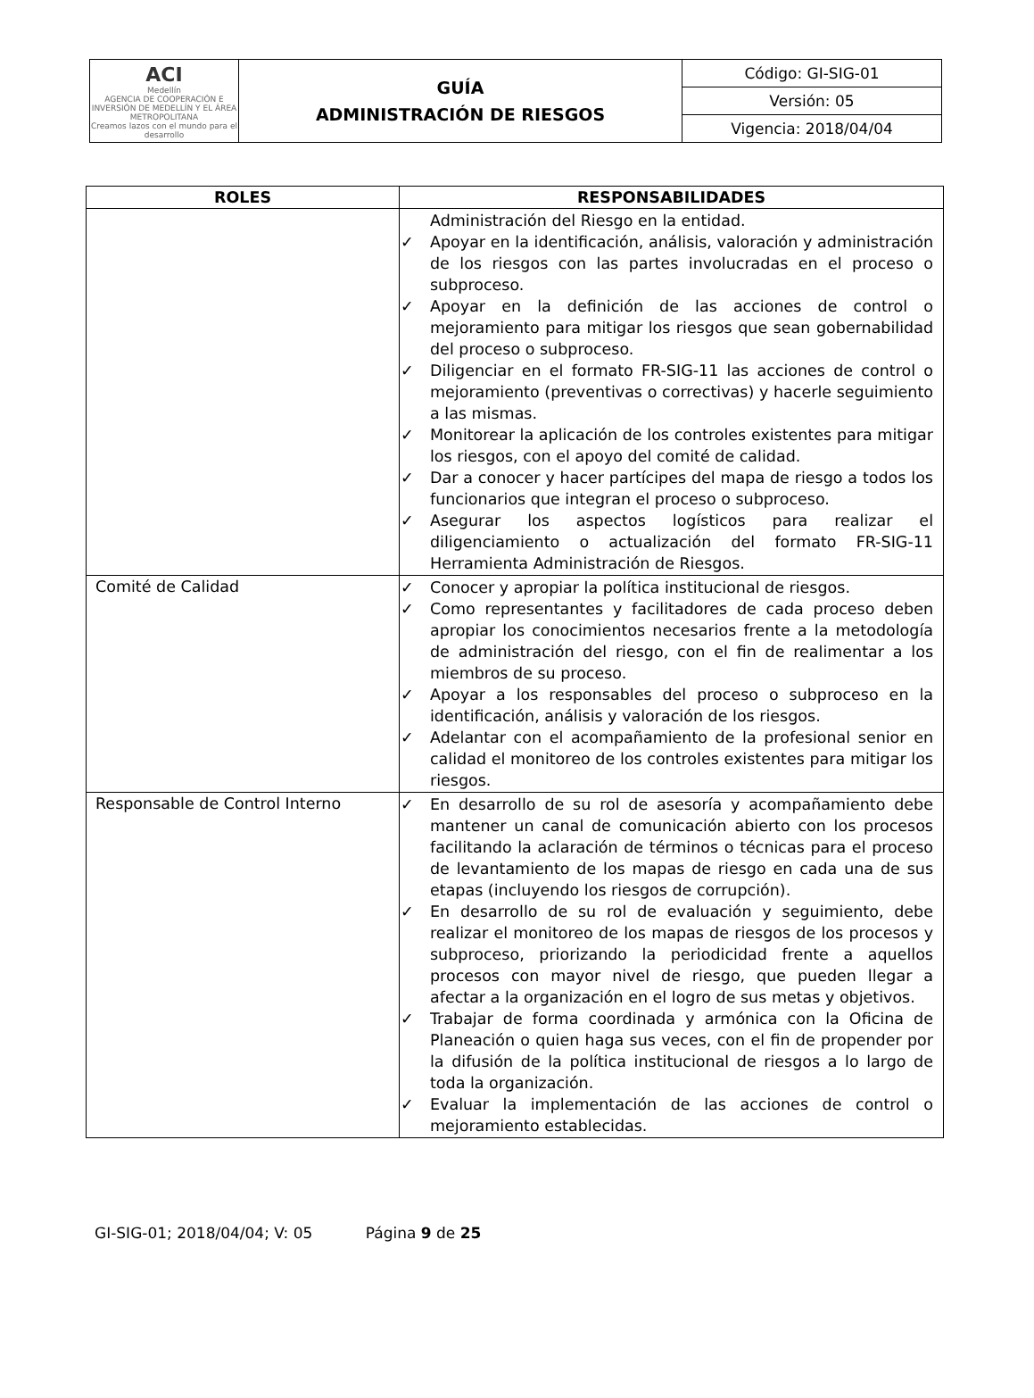| ACI Medellín AGENCIA DE COOPERACIÓN E INVERSIÓN DE MEDELLÍN Y EL ÁREA METROPOLITANA Creamos lazos con el mundo para el desarrollo | GUÍA ADMINISTRACIÓN DE RIESGOS | Código: GI-SIG-01 |
| | | Versión: 05 |
| | | Vigencia: 2018/04/04 |
| ROLES | RESPONSABILIDADES |
| --- | --- |
| | Administración del Riesgo en la entidad. ✓ Apoyar en la identificación, análisis, valoración y administración de los riesgos con las partes involucradas en el proceso o subproceso. ✓ Apoyar en la definición de las acciones de control o mejoramiento para mitigar los riesgos que sean gobernabilidad del proceso o subproceso. ✓ Diligenciar en el formato FR-SIG-11 las acciones de control o mejoramiento (preventivas o correctivas) y hacerle seguimiento a las mismas. ✓ Monitorear la aplicación de los controles existentes para mitigar los riesgos, con el apoyo del comité de calidad. ✓ Dar a conocer y hacer partícipes del mapa de riesgo a todos los funcionarios que integran el proceso o subproceso. ✓ Asegurar los aspectos logísticos para realizar el diligenciamiento o actualización del formato FR-SIG-11 Herramienta Administración de Riesgos. |
| Comité de Calidad | ✓ Conocer y apropiar la política institucional de riesgos. ✓ Como representantes y facilitadores de cada proceso deben apropiar los conocimientos necesarios frente a la metodología de administración del riesgo, con el fin de realimentar a los miembros de su proceso. ✓ Apoyar a los responsables del proceso o subproceso en la identificación, análisis y valoración de los riesgos. ✓ Adelantar con el acompañamiento de la profesional senior en calidad el monitoreo de los controles existentes para mitigar los riesgos. |
| Responsable de Control Interno | ✓ En desarrollo de su rol de asesoría y acompañamiento debe mantener un canal de comunicación abierto con los procesos facilitando la aclaración de términos o técnicas para el proceso de levantamiento de los mapas de riesgo en cada una de sus etapas (incluyendo los riesgos de corrupción). ✓ En desarrollo de su rol de evaluación y seguimiento, debe realizar el monitoreo de los mapas de riesgos de los procesos y subproceso, priorizando la periodicidad frente a aquellos procesos con mayor nivel de riesgo, que pueden llegar a afectar a la organización en el logro de sus metas y objetivos. ✓ Trabajar de forma coordinada y armónica con la Oficina de Planeación o quien haga sus veces, con el fin de propender por la difusión de la política institucional de riesgos a lo largo de toda la organización. ✓ Evaluar la implementación de las acciones de control o mejoramiento establecidas. |
GI-SIG-01; 2018/04/04; V: 05 Página 9 de 25